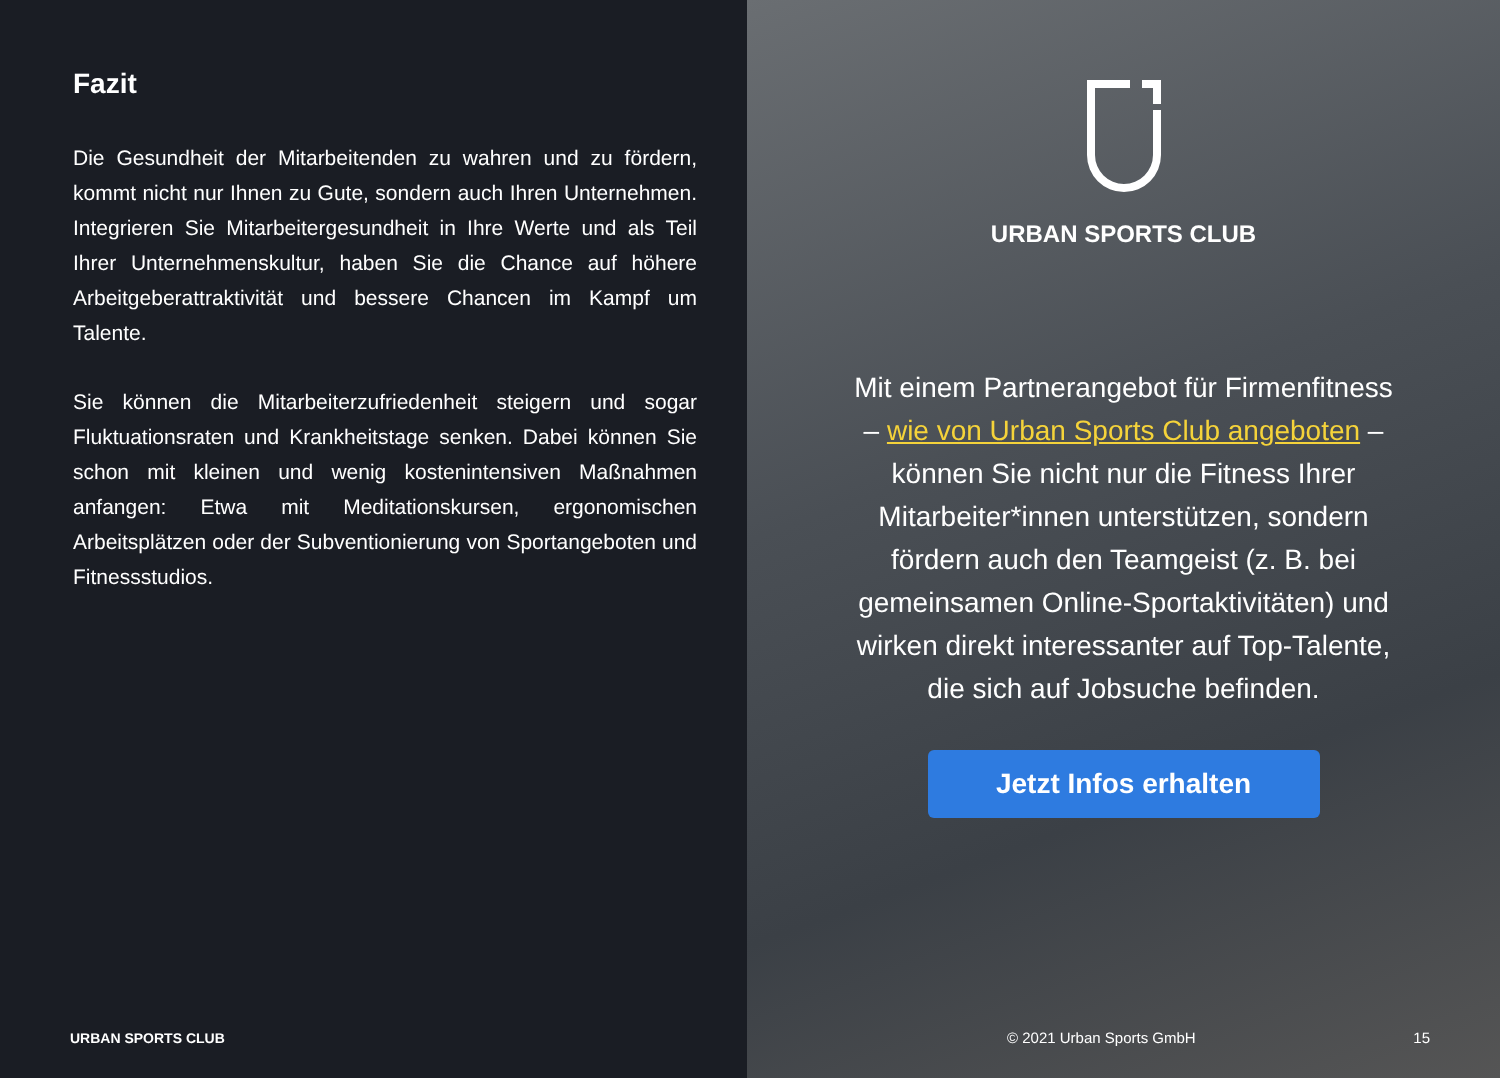Fazit
Die Gesundheit der Mitarbeitenden zu wahren und zu fördern, kommt nicht nur Ihnen zu Gute, sondern auch Ihren Unternehmen. Integrieren Sie Mitarbeitergesundheit in Ihre Werte und als Teil Ihrer Unternehmenskultur, haben Sie die Chance auf höhere Arbeitgeberattraktivität und bessere Chancen im Kampf um Talente.
Sie können die Mitarbeiterzufriedenheit steigern und sogar Fluktuationsraten und Krankheitstage senken. Dabei können Sie schon mit kleinen und wenig kostenintensiven Maßnahmen anfangen: Etwa mit Meditationskursen, ergonomischen Arbeitsplätzen oder der Subventionierung von Sportangeboten und Fitnessstudios.
URBAN SPORTS CLUB
URBAN SPORTS CLUB
Mit einem Partnerangebot für Firmenfitness – wie von Urban Sports Club angeboten – können Sie nicht nur die Fitness Ihrer Mitarbeiter*innen unterstützen, sondern fördern auch den Teamgeist (z. B. bei gemeinsamen Online-Sportaktivitäten) und wirken direkt interessanter auf Top-Talente, die sich auf Jobsuche befinden.
Jetzt Infos erhalten
© 2021 Urban Sports GmbH 15